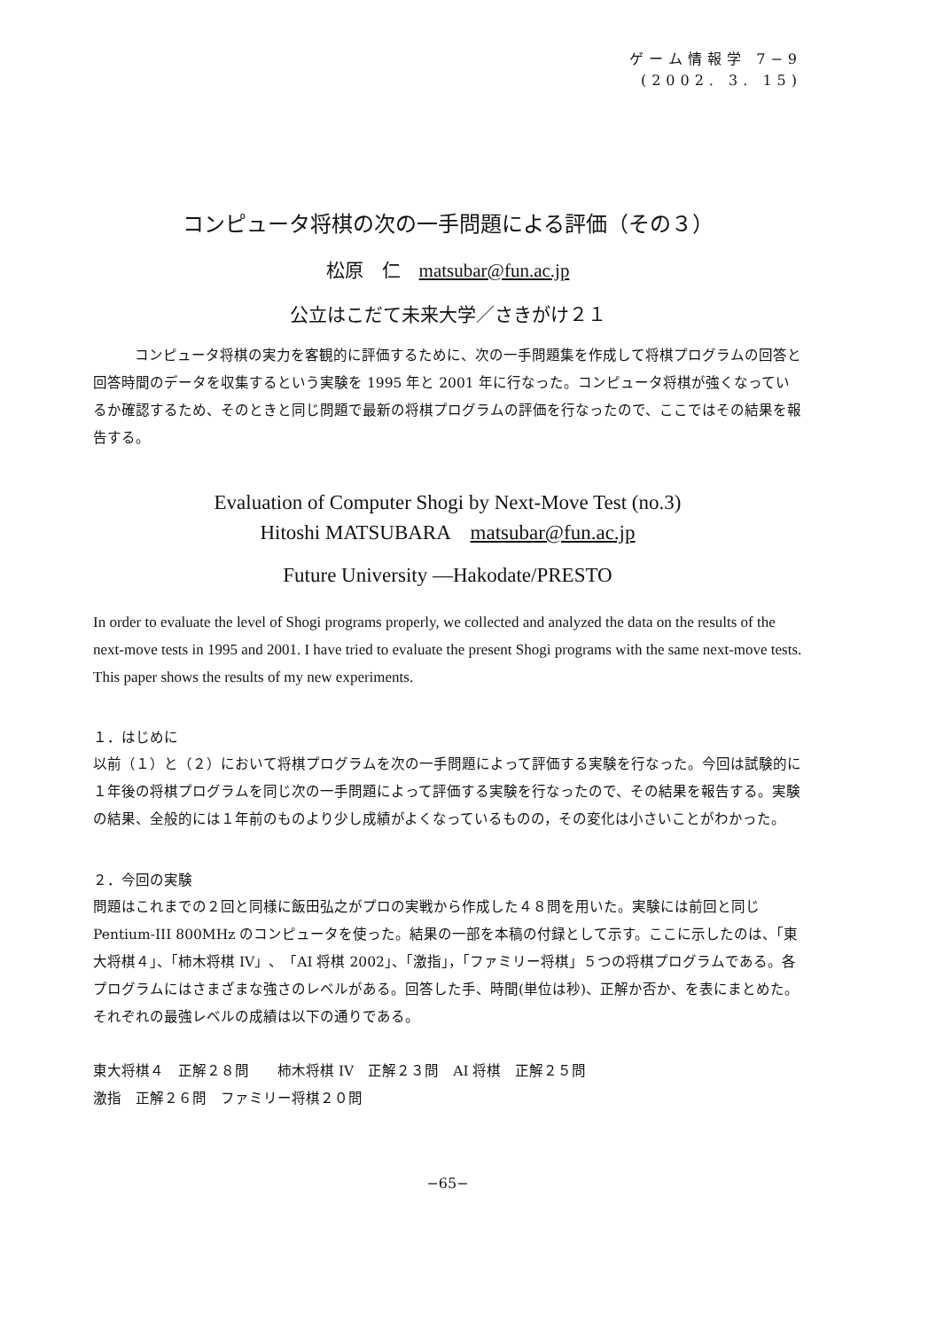ゲーム情報学 7−9
(2002. 3. 15)
コンピュータ将棋の次の一手問題による評価（その３）
松原　仁　matsubar@fun.ac.jp
公立はこだて未来大学／さきがけ２１
コンピュータ将棋の実力を客観的に評価するために、次の一手問題集を作成して将棋プログラムの回答と回答時間のデータを収集するという実験を 1995 年と 2001 年に行なった。コンピュータ将棋が強くなっているか確認するため、そのときと同じ問題で最新の将棋プログラムの評価を行なったので、ここではその結果を報告する。
Evaluation of Computer Shogi by Next-Move Test (no.3)
Hitoshi MATSUBARA　matsubar@fun.ac.jp
Future University —Hakodate/PRESTO
In order to evaluate the level of Shogi programs properly, we collected and analyzed the data on the results of the next-move tests in 1995 and 2001. I have tried to evaluate the present Shogi programs with the same next-move tests. This paper shows the results of my new experiments.
１．はじめに
以前（１）と（２）において将棋プログラムを次の一手問題によって評価する実験を行なった。今回は試験的に１年後の将棋プログラムを同じ次の一手問題によって評価する実験を行なったので、その結果を報告する。実験の結果、全般的には１年前のものより少し成績がよくなっているものの，その変化は小さいことがわかった。
２．今回の実験
問題はこれまでの２回と同様に飯田弘之がプロの実戦から作成した４８問を用いた。実験には前回と同じ Pentium-III 800MHz のコンピュータを使った。結果の一部を本稿の付録として示す。ここに示したのは、「東大将棋４」、「柿木将棋 IV」、「AI 将棋 2002」、「激指」，「ファミリー将棋」５つの将棋プログラムである。各プログラムにはさまざまな強さのレベルがある。回答した手、時間(単位は秒)、正解か否か、を表にまとめた。それぞれの最強レベルの成績は以下の通りである。
東大将棋４　正解２８問　　柿木将棋 IV　正解２３問　AI 将棋　正解２５問
激指　正解２６問　ファミリー将棋２０問
−65−